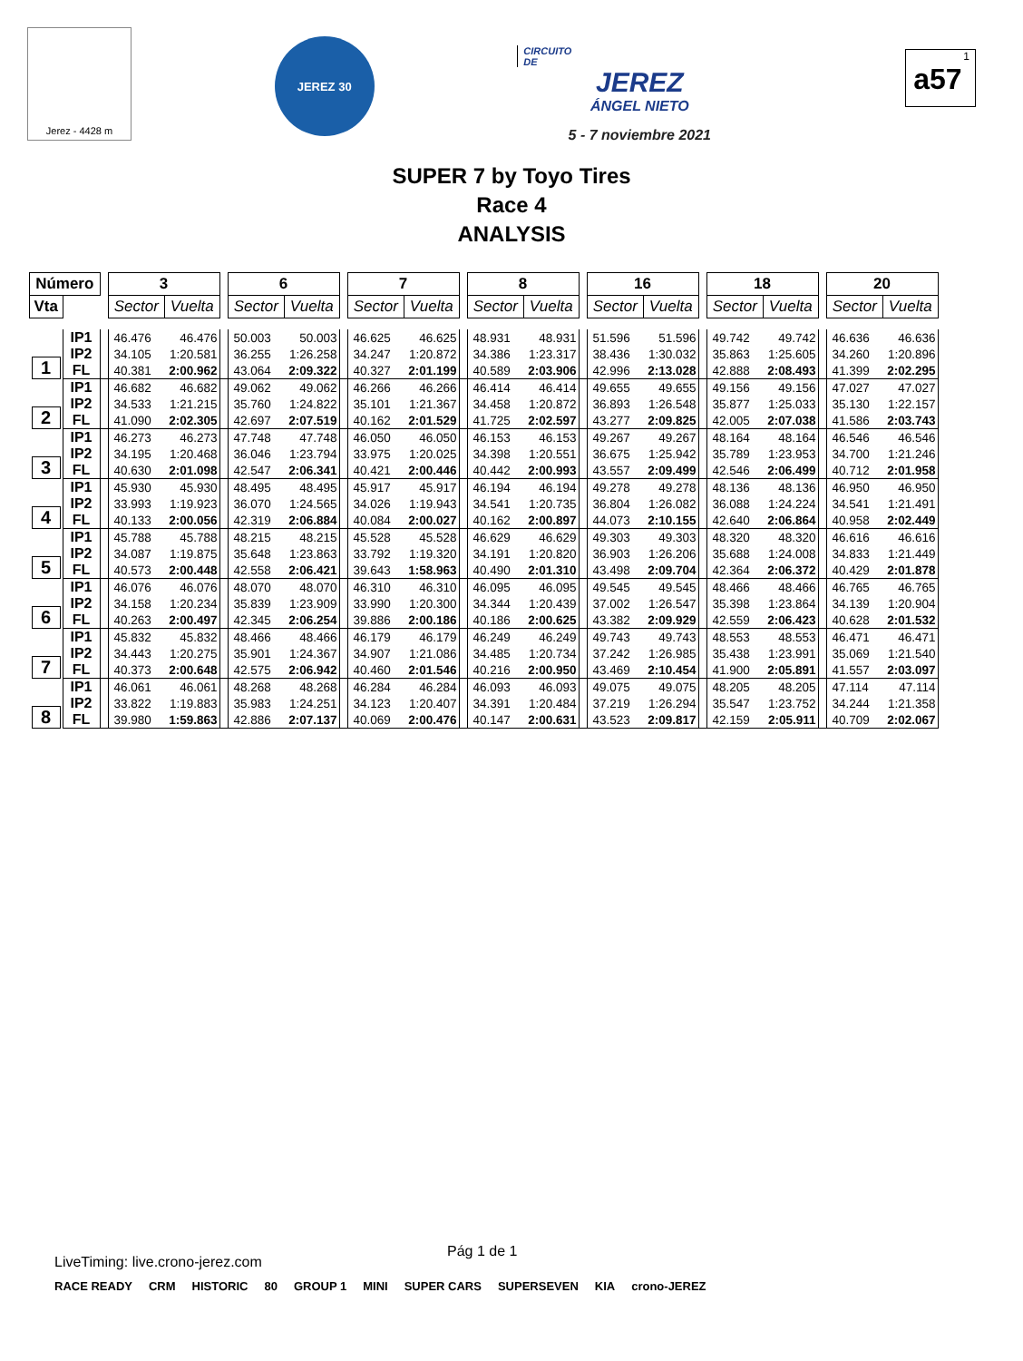Jerez - 4428 m
JEREZ 30
CIRCUITO DE
JEREZ
ÁNGEL NIETO
5 - 7 noviembre 2021
1
a57
SUPER 7 by Toyo Tires
Race 4
ANALYSIS
| Número | | | 3 | | | 6 | | | 7 | | | 8 | | | 16 | | | 18 | | | 20 | |
| Vta | | | Sector | Vuelta | | Sector | Vuelta | | Sector | Vuelta | | Sector | Vuelta | | Sector | Vuelta | | Sector | Vuelta | | Sector | Vuelta |
| 1 | IP1 | | 46.476 | 46.476 | | 50.003 | 50.003 | | 46.625 | 46.625 | | 48.931 | 48.931 | | 51.596 | 51.596 | | 49.742 | 49.742 | | 46.636 | 46.636 |
| | IP2 | | 34.105 | 1:20.581 | | 36.255 | 1:26.258 | | 34.247 | 1:20.872 | | 34.386 | 1:23.317 | | 38.436 | 1:30.032 | | 35.863 | 1:25.605 | | 34.260 | 1:20.896 |
| | FL | | 40.381 | 2:00.962 | | 43.064 | 2:09.322 | | 40.327 | 2:01.199 | | 40.589 | 2:03.906 | | 42.996 | 2:13.028 | | 42.888 | 2:08.493 | | 41.399 | 2:02.295 |
| 2 | IP1 | | 46.682 | 46.682 | | 49.062 | 49.062 | | 46.266 | 46.266 | | 46.414 | 46.414 | | 49.655 | 49.655 | | 49.156 | 49.156 | | 47.027 | 47.027 |
| | IP2 | | 34.533 | 1:21.215 | | 35.760 | 1:24.822 | | 35.101 | 1:21.367 | | 34.458 | 1:20.872 | | 36.893 | 1:26.548 | | 35.877 | 1:25.033 | | 35.130 | 1:22.157 |
| | FL | | 41.090 | 2:02.305 | | 42.697 | 2:07.519 | | 40.162 | 2:01.529 | | 41.725 | 2:02.597 | | 43.277 | 2:09.825 | | 42.005 | 2:07.038 | | 41.586 | 2:03.743 |
| 3 | IP1 | | 46.273 | 46.273 | | 47.748 | 47.748 | | 46.050 | 46.050 | | 46.153 | 46.153 | | 49.267 | 49.267 | | 48.164 | 48.164 | | 46.546 | 46.546 |
| | IP2 | | 34.195 | 1:20.468 | | 36.046 | 1:23.794 | | 33.975 | 1:20.025 | | 34.398 | 1:20.551 | | 36.675 | 1:25.942 | | 35.789 | 1:23.953 | | 34.700 | 1:21.246 |
| | FL | | 40.630 | 2:01.098 | | 42.547 | 2:06.341 | | 40.421 | 2:00.446 | | 40.442 | 2:00.993 | | 43.557 | 2:09.499 | | 42.546 | 2:06.499 | | 40.712 | 2:01.958 |
| 4 | IP1 | | 45.930 | 45.930 | | 48.495 | 48.495 | | 45.917 | 45.917 | | 46.194 | 46.194 | | 49.278 | 49.278 | | 48.136 | 48.136 | | 46.950 | 46.950 |
| | IP2 | | 33.993 | 1:19.923 | | 36.070 | 1:24.565 | | 34.026 | 1:19.943 | | 34.541 | 1:20.735 | | 36.804 | 1:26.082 | | 36.088 | 1:24.224 | | 34.541 | 1:21.491 |
| | FL | | 40.133 | 2:00.056 | | 42.319 | 2:06.884 | | 40.084 | 2:00.027 | | 40.162 | 2:00.897 | | 44.073 | 2:10.155 | | 42.640 | 2:06.864 | | 40.958 | 2:02.449 |
| 5 | IP1 | | 45.788 | 45.788 | | 48.215 | 48.215 | | 45.528 | 45.528 | | 46.629 | 46.629 | | 49.303 | 49.303 | | 48.320 | 48.320 | | 46.616 | 46.616 |
| | IP2 | | 34.087 | 1:19.875 | | 35.648 | 1:23.863 | | 33.792 | 1:19.320 | | 34.191 | 1:20.820 | | 36.903 | 1:26.206 | | 35.688 | 1:24.008 | | 34.833 | 1:21.449 |
| | FL | | 40.573 | 2:00.448 | | 42.558 | 2:06.421 | | 39.643 | 1:58.963 | | 40.490 | 2:01.310 | | 43.498 | 2:09.704 | | 42.364 | 2:06.372 | | 40.429 | 2:01.878 |
| 6 | IP1 | | 46.076 | 46.076 | | 48.070 | 48.070 | | 46.310 | 46.310 | | 46.095 | 46.095 | | 49.545 | 49.545 | | 48.466 | 48.466 | | 46.765 | 46.765 |
| | IP2 | | 34.158 | 1:20.234 | | 35.839 | 1:23.909 | | 33.990 | 1:20.300 | | 34.344 | 1:20.439 | | 37.002 | 1:26.547 | | 35.398 | 1:23.864 | | 34.139 | 1:20.904 |
| | FL | | 40.263 | 2:00.497 | | 42.345 | 2:06.254 | | 39.886 | 2:00.186 | | 40.186 | 2:00.625 | | 43.382 | 2:09.929 | | 42.559 | 2:06.423 | | 40.628 | 2:01.532 |
| 7 | IP1 | | 45.832 | 45.832 | | 48.466 | 48.466 | | 46.179 | 46.179 | | 46.249 | 46.249 | | 49.743 | 49.743 | | 48.553 | 48.553 | | 46.471 | 46.471 |
| | IP2 | | 34.443 | 1:20.275 | | 35.901 | 1:24.367 | | 34.907 | 1:21.086 | | 34.485 | 1:20.734 | | 37.242 | 1:26.985 | | 35.438 | 1:23.991 | | 35.069 | 1:21.540 |
| | FL | | 40.373 | 2:00.648 | | 42.575 | 2:06.942 | | 40.460 | 2:01.546 | | 40.216 | 2:00.950 | | 43.469 | 2:10.454 | | 41.900 | 2:05.891 | | 41.557 | 2:03.097 |
| 8 | IP1 | | 46.061 | 46.061 | | 48.268 | 48.268 | | 46.284 | 46.284 | | 46.093 | 46.093 | | 49.075 | 49.075 | | 48.205 | 48.205 | | 47.114 | 47.114 |
| | IP2 | | 33.822 | 1:19.883 | | 35.983 | 1:24.251 | | 34.123 | 1:20.407 | | 34.391 | 1:20.484 | | 37.219 | 1:26.294 | | 35.547 | 1:23.752 | | 34.244 | 1:21.358 |
| | FL | | 39.980 | 1:59.863 | | 42.886 | 2:07.137 | | 40.069 | 2:00.476 | | 40.147 | 2:00.631 | | 43.523 | 2:09.817 | | 42.159 | 2:05.911 | | 40.709 | 2:02.067 |
Pág 1 de 1
LiveTiming: live.crono-jerez.com
RACE READY CRM HISTORIC 80 GROUP 1 MINI SUPER CARS SUPERSEVEN KIA crono-JEREZ